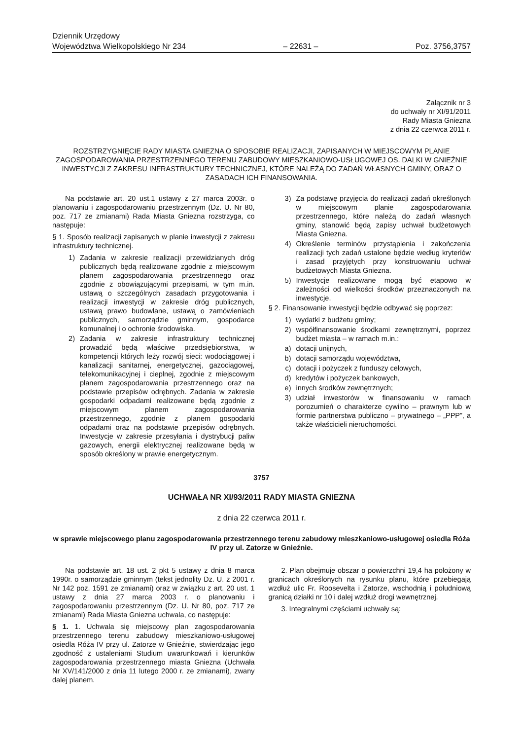Dziennik Urzędowy
Województwa Wielkopolskiego Nr 234
– 22631 –
Poz. 3756,3757
Załącznik nr 3
do uchwały nr XI/91/2011
Rady Miasta Gniezna
z dnia 22 czerwca 2011 r.
ROZSTRZYGNIĘCIE RADY MIASTA GNIEZNA O SPOSOBIE REALIZACJI, ZAPISANYCH W MIEJSCOWYM PLANIE ZAGOSPODAROWANIA PRZESTRZENNEGO TERENU ZABUDOWY MIESZKANIOWO-USŁUGOWEJ OS. DALKI W GNIEŹNIE INWESTYCJI Z ZAKRESU INFRASTRUKTURY TECHNICZNEJ, KTÓRE NALEŻĄ DO ZADAŃ WŁASNYCH GMINY, ORAZ O ZASADACH ICH FINANSOWANIA.
Na podstawie art. 20 ust.1 ustawy z 27 marca 2003r. o planowaniu i zagospodarowaniu przestrzennym (Dz. U. Nr 80, poz. 717 ze zmianami) Rada Miasta Gniezna rozstrzyga, co następuje:
§ 1. Sposób realizacji zapisanych w planie inwestycji z zakresu infrastruktury technicznej.
1) Zadania w zakresie realizacji przewidzianych dróg publicznych będą realizowane zgodnie z miejscowym planem zagospodarowania przestrzennego oraz zgodnie z obowiązującymi przepisami, w tym m.in. ustawą o szczególnych zasadach przygotowania i realizacji inwestycji w zakresie dróg publicznych, ustawą prawo budowlane, ustawą o zamówieniach publicznych, samorządzie gminnym, gospodarce komunalnej i o ochronie środowiska.
2) Zadania w zakresie infrastruktury technicznej prowadzić będą właściwe przedsiębiorstwa, w kompetencji których leży rozwój sieci: wodociągowej i kanalizacji sanitarnej, energetycznej, gazociągowej, telekomunikacyjnej i cieplnej, zgodnie z miejscowym planem zagospodarowania przestrzennego oraz na podstawie przepisów odrębnych. Zadania w zakresie gospodarki odpadami realizowane będą zgodnie z miejscowym planem zagospodarowania przestrzennego, zgodnie z planem gospodarki odpadami oraz na podstawie przepisów odrębnych. Inwestycje w zakresie przesyłania i dystrybucji paliw gazowych, energii elektrycznej realizowane będą w sposób określony w prawie energetycznym.
3) Za podstawę przyjęcia do realizacji zadań określonych w miejscowym planie zagospodarowania przestrzennego, które należą do zadań własnych gminy, stanowić będą zapisy uchwał budżetowych Miasta Gniezna.
4) Określenie terminów przystąpienia i zakończenia realizacji tych zadań ustalone będzie według kryteriów i zasad przyjętych przy konstruowaniu uchwał budżetowych Miasta Gniezna.
5) Inwestycje realizowane mogą być etapowo w zależności od wielkości środków przeznaczonych na inwestycje.
§ 2. Finansowanie inwestycji będzie odbywać się poprzez:
1) wydatki z budżetu gminy;
2) współfinansowanie środkami zewnętrznymi, poprzez budżet miasta – w ramach m.in.:
a) dotacji unijnych,
b) dotacji samorządu województwa,
c) dotacji i pożyczek z funduszy celowych,
d) kredytów i pożyczek bankowych,
e) innych środków zewnętrznych;
3) udział inwestorów w finansowaniu w ramach porozumień o charakterze cywilno – prawnym lub w formie partnerstwa publiczno – prywatnego – „PPP”, a także właścicieli nieruchomości.
3757
UCHWAŁA NR XI/93/2011 RADY MIASTA GNIEZNA
z dnia 22 czerwca 2011 r.
w sprawie miejscowego planu zagospodarowania przestrzennego terenu zabudowy mieszkaniowo-usługowej osiedla Róża IV przy ul. Zatorze w Gnieźnie.
Na podstawie art. 18 ust. 2 pkt 5 ustawy z dnia 8 marca 1990r. o samorządzie gminnym (tekst jednolity Dz. U. z 2001 r. Nr 142 poz. 1591 ze zmianami) oraz w związku z art. 20 ust. 1 ustawy z dnia 27 marca 2003 r. o planowaniu i zagospodarowaniu przestrzennym (Dz. U. Nr 80, poz. 717 ze zmianami) Rada Miasta Gniezna uchwala, co następuje:
§ 1. 1. Uchwala się miejscowy plan zagospodarowania przestrzennego terenu zabudowy mieszkaniowo-usługowej osiedla Róża IV przy ul. Zatorze w Gnieźnie, stwierdzając jego zgodność z ustaleniami Studium uwarunkowań i kierunków zagospodarowania przestrzennego miasta Gniezna (Uchwała Nr XV/141/2000 z dnia 11 lutego 2000 r. ze zmianami), zwany dalej planem.
2. Plan obejmuje obszar o powierzchni 19,4 ha położony w granicach określonych na rysunku planu, które przebiegają wzdłuż ulic Fr. Roosevelta i Zatorze, wschodnią i południową granicą działki nr 10 i dalej wzdłuż drogi wewnętrznej.
3. Integralnymi częściami uchwały są: